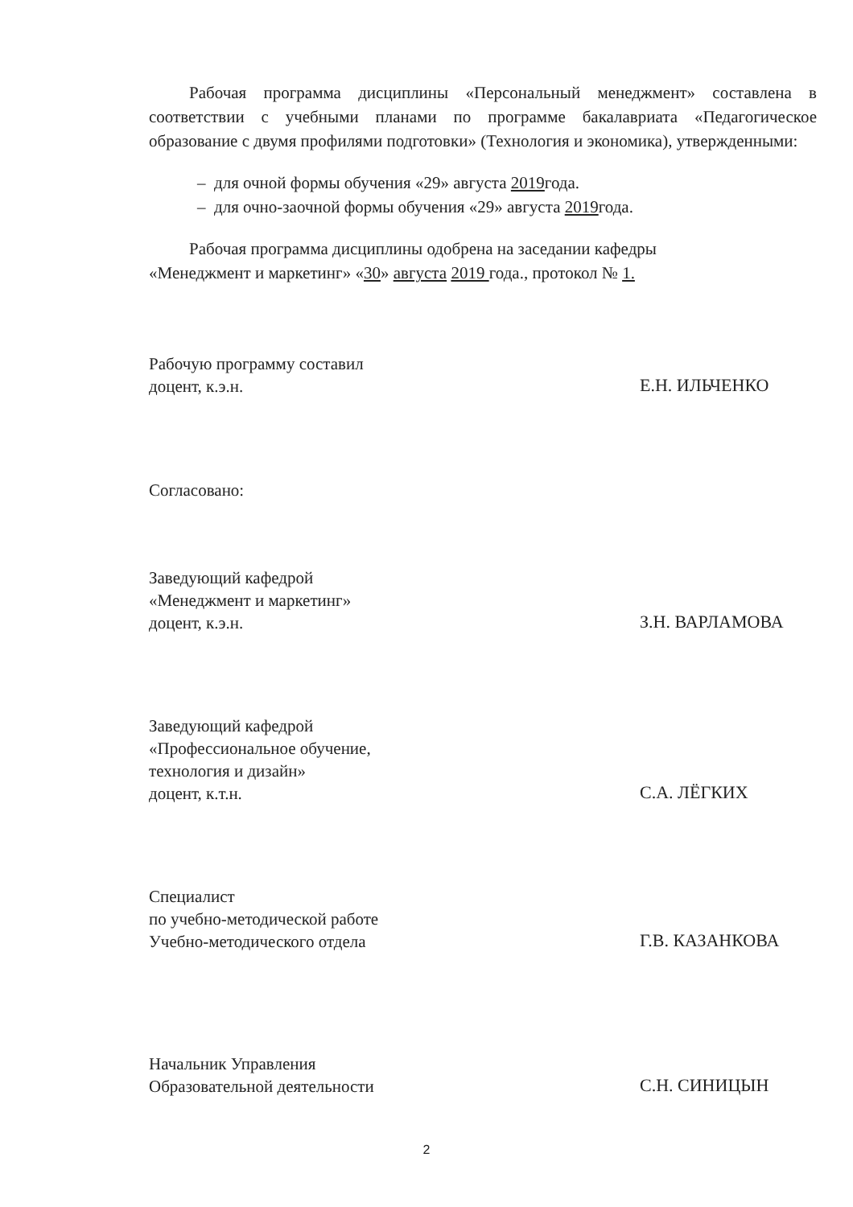Рабочая программа дисциплины «Персональный менеджмент» составлена в соответствии с учебными планами по программе бакалавриата «Педагогическое образование с двумя профилями подготовки» (Технология и экономика), утвержденными:
– для очной формы обучения «29» августа 2019года.
– для очно-заочной формы обучения «29» августа 2019года.
Рабочая программа дисциплины одобрена на заседании кафедры
«Менеджмент и маркетинг» «30» августа 2019 года., протокол № 1.
Рабочую программу составил
доцент, к.э.н.
Е.Н. ИЛЬЧЕНКО
Согласовано:
Заведующий кафедрой
«Менеджмент и маркетинг»
доцент, к.э.н.
З.Н. ВАРЛАМОВА
Заведующий кафедрой
«Профессиональное обучение,
технология и дизайн»
доцент, к.т.н.
С.А. ЛЁГКИХ
Специалист
по учебно-методической работе
Учебно-методического отдела
Г.В. КАЗАНКОВА
Начальник Управления
Образовательной деятельности
С.Н. СИНИЦЫН
2